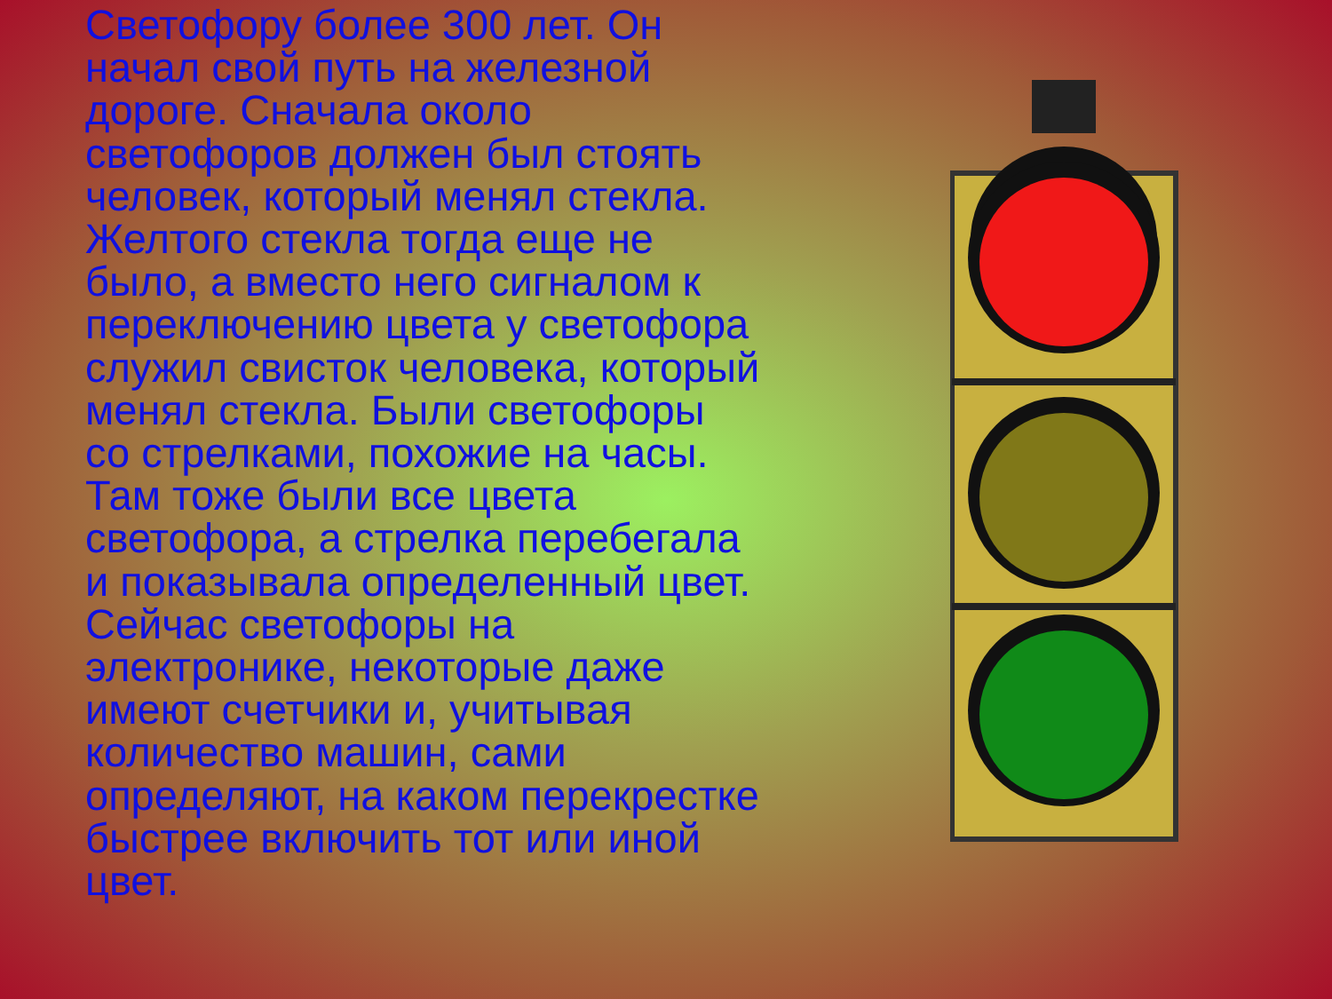Светофору более 300 лет. Он начал свой путь на железной дороге. Сначала около светофоров должен был стоять человек, который менял стекла. Желтого стекла тогда еще не было, а вместо него сигналом к переключению цвета у светофора служил свисток человека, который менял стекла. Были светофоры со стрелками, похожие на часы. Там тоже были все цвета светофора, а стрелка перебегала и показывала определенный цвет. Сейчас светофоры на электронике, некоторые даже имеют счетчики и, учитывая количество машин, сами определяют, на каком перекрестке быстрее включить тот или иной цвет.